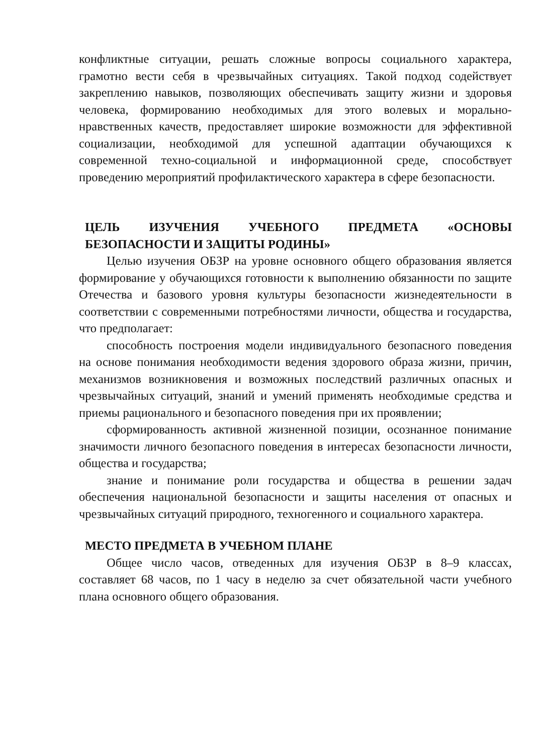конфликтные ситуации, решать сложные вопросы социального характера, грамотно вести себя в чрезвычайных ситуациях. Такой подход содействует закреплению навыков, позволяющих обеспечивать защиту жизни и здоровья человека, формированию необходимых для этого волевых и морально-нравственных качеств, предоставляет широкие возможности для эффективной социализации, необходимой для успешной адаптации обучающихся к современной техно-социальной и информационной среде, способствует проведению мероприятий профилактического характера в сфере безопасности.
ЦЕЛЬ ИЗУЧЕНИЯ УЧЕБНОГО ПРЕДМЕТА «ОСНОВЫ БЕЗОПАСНОСТИ И ЗАЩИТЫ РОДИНЫ»
Целью изучения ОБЗР на уровне основного общего образования является формирование у обучающихся готовности к выполнению обязанности по защите Отечества и базового уровня культуры безопасности жизнедеятельности в соответствии с современными потребностями личности, общества и государства, что предполагает:
способность построения модели индивидуального безопасного поведения на основе понимания необходимости ведения здорового образа жизни, причин, механизмов возникновения и возможных последствий различных опасных и чрезвычайных ситуаций, знаний и умений применять необходимые средства и приемы рационального и безопасного поведения при их проявлении;
сформированность активной жизненной позиции, осознанное понимание значимости личного безопасного поведения в интересах безопасности личности, общества и государства;
знание и понимание роли государства и общества в решении задач обеспечения национальной безопасности и защиты населения от опасных и чрезвычайных ситуаций природного, техногенного и социального характера.
МЕСТО ПРЕДМЕТА В УЧЕБНОМ ПЛАНЕ
Общее число часов, отведенных для изучения ОБЗР в 8–9 классах, составляет 68 часов, по 1 часу в неделю за счет обязательной части учебного плана основного общего образования.